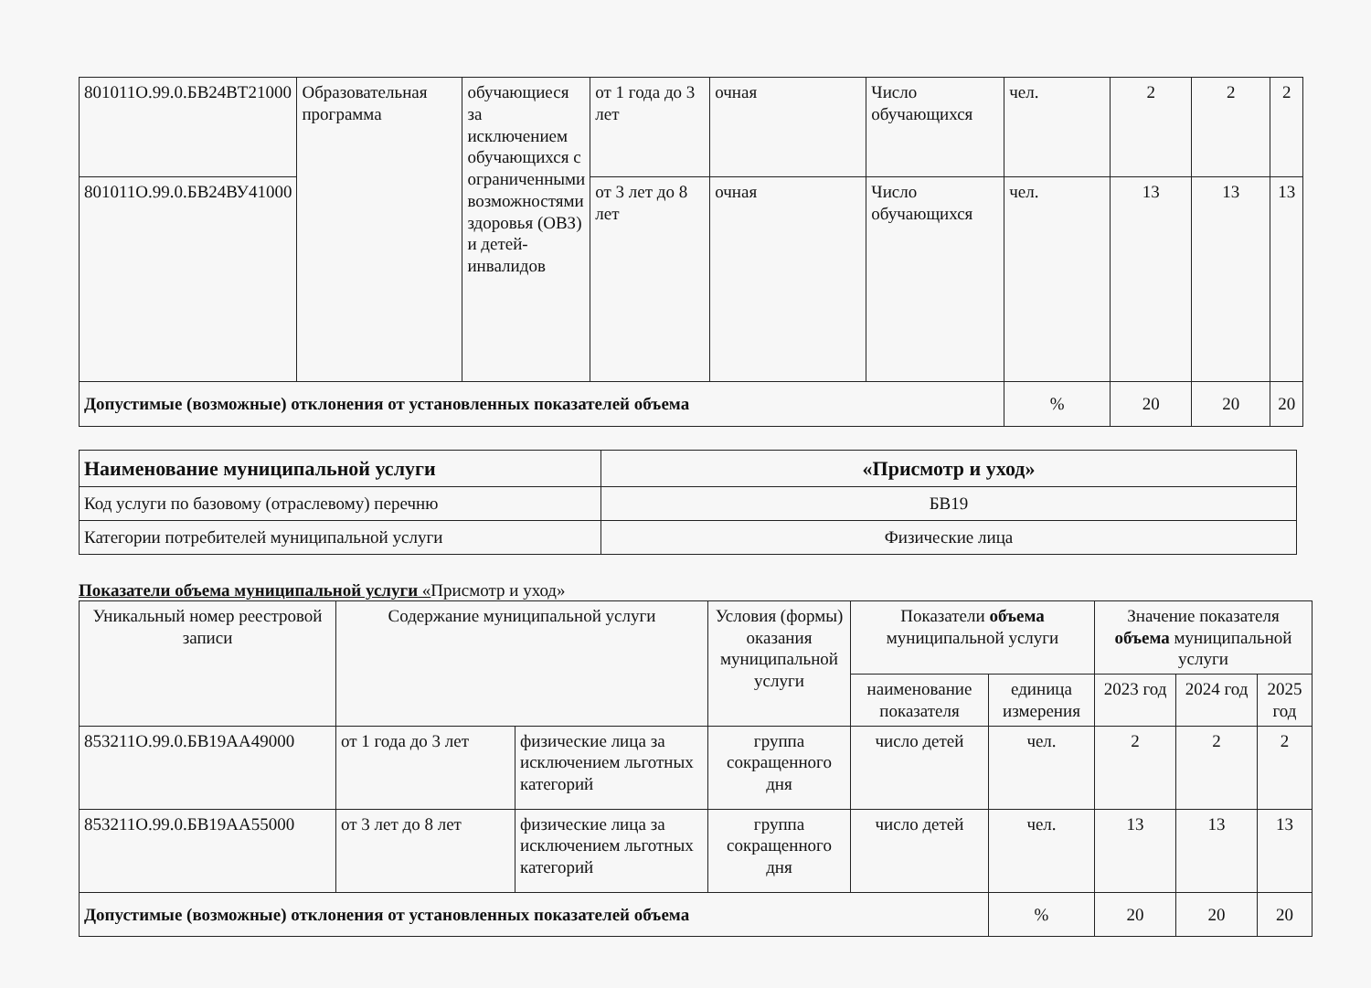| 801011О.99.0.БВ24ВТ21000 | Образовательная программа | обучающиеся за исключением обучающихся с ограниченными возможностями здоровья (ОВЗ) и детей-инвалидов | от 1 года до 3 лет | очная | Число обучающихся | чел. | 2 | 2 | 2 |
| 801011О.99.0.БВ24ВУ41000 | | | от 3 лет до 8 лет | очная | Число обучающихся | чел. | 13 | 13 | 13 |
| Допустимые (возможные) отклонения от установленных показателей объема | | | | | | % | 20 | 20 | 20 |
| Наименование муниципальной услуги | «Присмотр и уход» |
| Код услуги по базовому (отраслевому) перечню | БВ19 |
| Категории потребителей муниципальной услуги | Физические лица |
Показатели объема муниципальной услуги «Присмотр и уход»
| Уникальный номер реестровой записи | Содержание муниципальной услуги | | Условия (формы) оказания муниципальной услуги | Показатели объема муниципальной услуги | | Значение показателя объема муниципальной услуги | | |
| | | | | наименование показателя | единица измерения | 2023 год | 2024 год | 2025 год |
| 853211О.99.0.БВ19АА49000 | от 1 года до 3 лет | физические лица за исключением льготных категорий | группа сокращенного дня | число детей | чел. | 2 | 2 | 2 |
| 853211О.99.0.БВ19АА55000 | от 3 лет до 8 лет | физические лица за исключением льготных категорий | группа сокращенного дня | число детей | чел. | 13 | 13 | 13 |
| Допустимые (возможные) отклонения от установленных показателей объема | | | | | % | 20 | 20 | 20 |